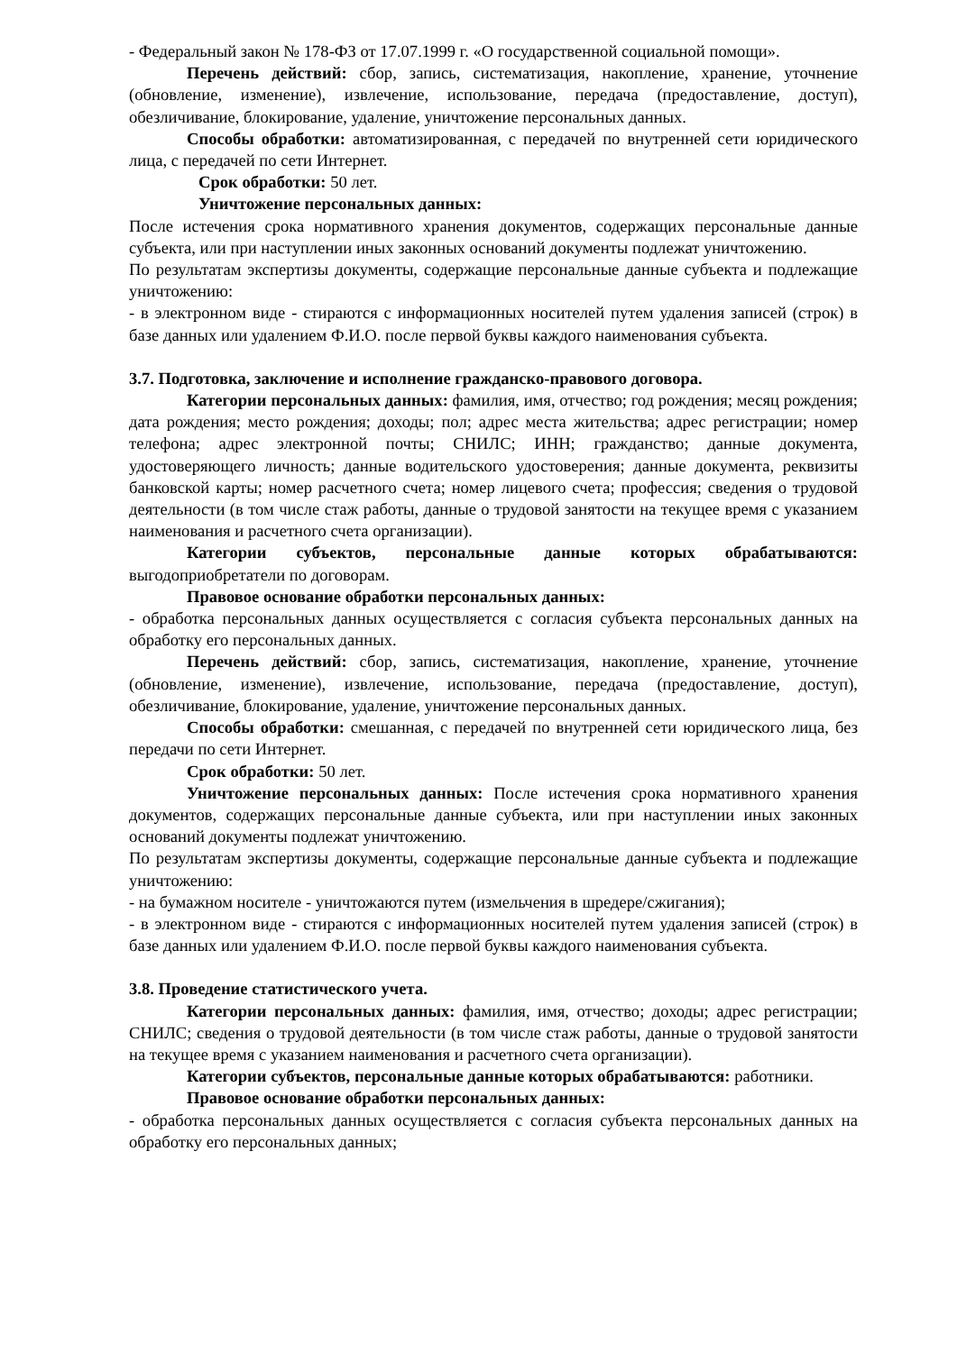- Федеральный закон № 178-ФЗ от 17.07.1999 г. «О государственной социальной помощи».
Перечень действий: сбор, запись, систематизация, накопление, хранение, уточнение (обновление, изменение), извлечение, использование, передача (предоставление, доступ), обезличивание, блокирование, удаление, уничтожение персональных данных.
Способы обработки: автоматизированная, с передачей по внутренней сети юридического лица, с передачей по сети Интернет.
Срок обработки: 50 лет.
Уничтожение персональных данных:
После истечения срока нормативного хранения документов, содержащих персональные данные субъекта, или при наступлении иных законных оснований документы подлежат уничтожению.
По результатам экспертизы документы, содержащие персональные данные субъекта и подлежащие уничтожению:
- в электронном виде - стираются с информационных носителей путем удаления записей (строк) в базе данных или удалением Ф.И.О. после первой буквы каждого наименования субъекта.
3.7. Подготовка, заключение и исполнение гражданско-правового договора.
Категории персональных данных: фамилия, имя, отчество; год рождения; месяц рождения; дата рождения; место рождения; доходы; пол; адрес места жительства; адрес регистрации; номер телефона; адрес электронной почты; СНИЛС; ИНН; гражданство; данные документа, удостоверяющего личность; данные водительского удостоверения; данные документа, реквизиты банковской карты; номер расчетного счета; номер лицевого счета; профессия; сведения о трудовой деятельности (в том числе стаж работы, данные о трудовой занятости на текущее время с указанием наименования и расчетного счета организации).
Категории субъектов, персональные данные которых обрабатываются: выгодоприобретатели по договорам.
Правовое основание обработки персональных данных:
- обработка персональных данных осуществляется с согласия субъекта персональных данных на обработку его персональных данных.
Перечень действий: сбор, запись, систематизация, накопление, хранение, уточнение (обновление, изменение), извлечение, использование, передача (предоставление, доступ), обезличивание, блокирование, удаление, уничтожение персональных данных.
Способы обработки: смешанная, с передачей по внутренней сети юридического лица, без передачи по сети Интернет.
Срок обработки: 50 лет.
Уничтожение персональных данных: После истечения срока нормативного хранения документов, содержащих персональные данные субъекта, или при наступлении иных законных оснований документы подлежат уничтожению.
По результатам экспертизы документы, содержащие персональные данные субъекта и подлежащие уничтожению:
- на бумажном носителе - уничтожаются путем (измельчения в шредере/сжигания);
- в электронном виде - стираются с информационных носителей путем удаления записей (строк) в базе данных или удалением Ф.И.О. после первой буквы каждого наименования субъекта.
3.8. Проведение статистического учета.
Категории персональных данных: фамилия, имя, отчество; доходы; адрес регистрации; СНИЛС; сведения о трудовой деятельности (в том числе стаж работы, данные о трудовой занятости на текущее время с указанием наименования и расчетного счета организации).
Категории субъектов, персональные данные которых обрабатываются: работники.
Правовое основание обработки персональных данных:
- обработка персональных данных осуществляется с согласия субъекта персональных данных на обработку его персональных данных;